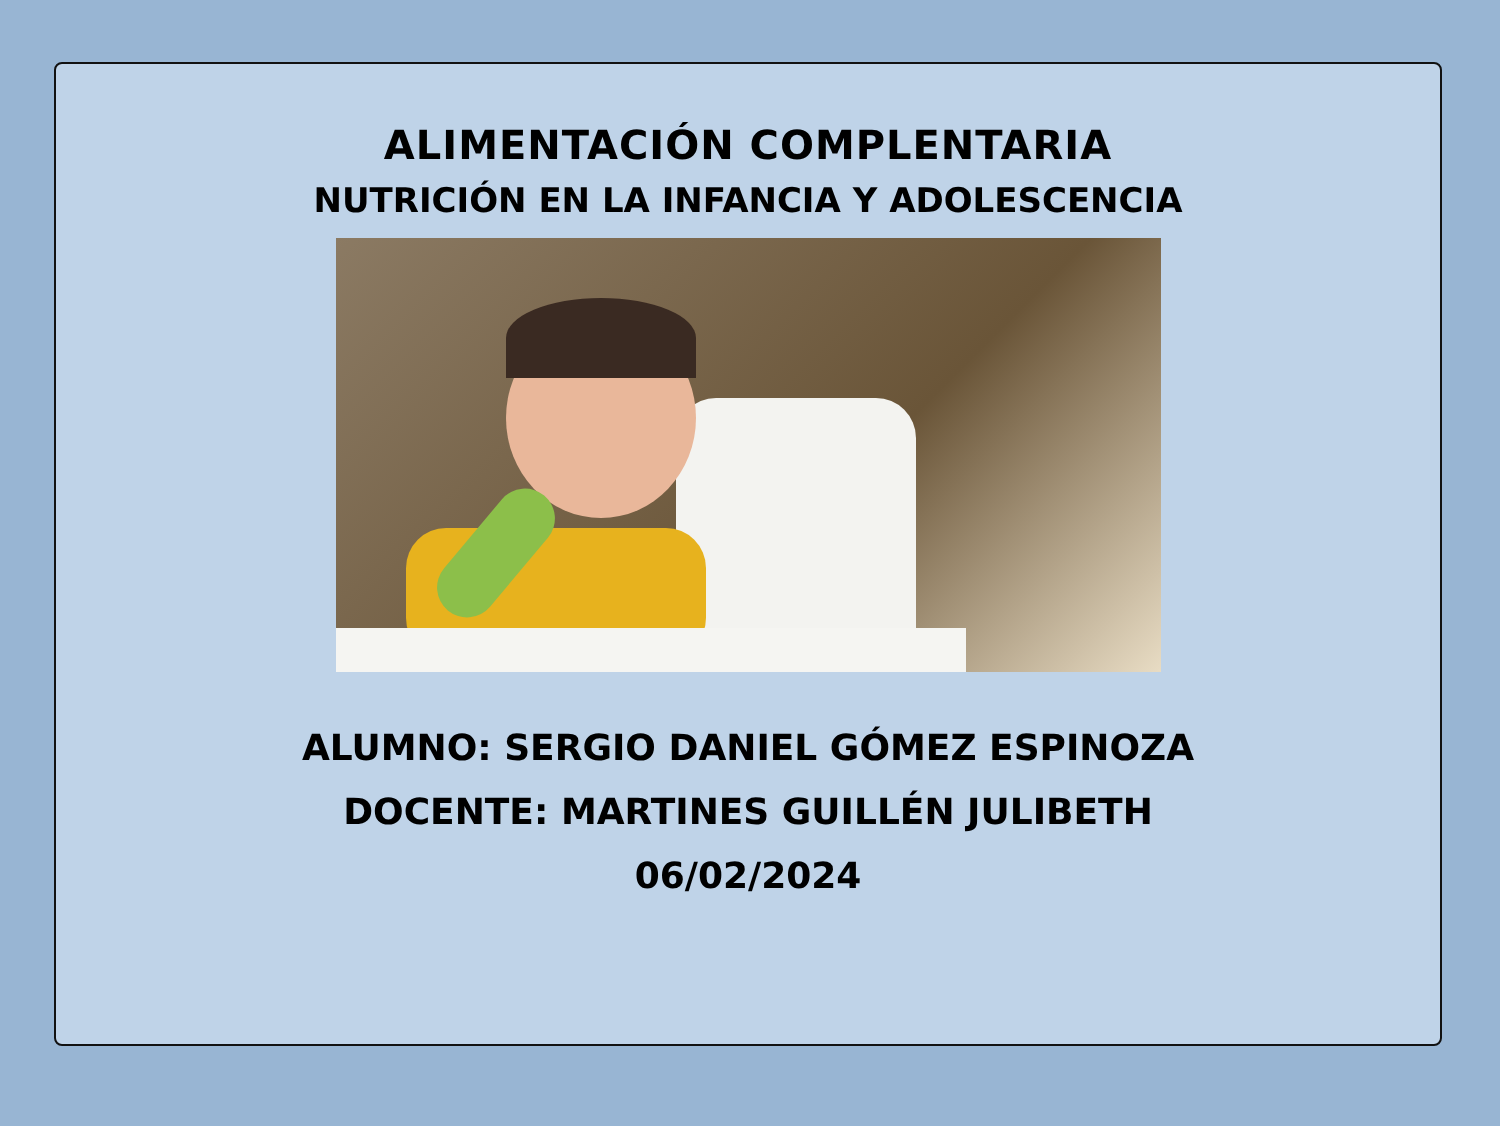ALIMENTACIÓN COMPLENTARIA
NUTRICIÓN EN LA INFANCIA Y ADOLESCENCIA
ALUMNO: SERGIO DANIEL GÓMEZ ESPINOZA
DOCENTE: MARTINES GUILLÉN JULIBETH
06/02/2024